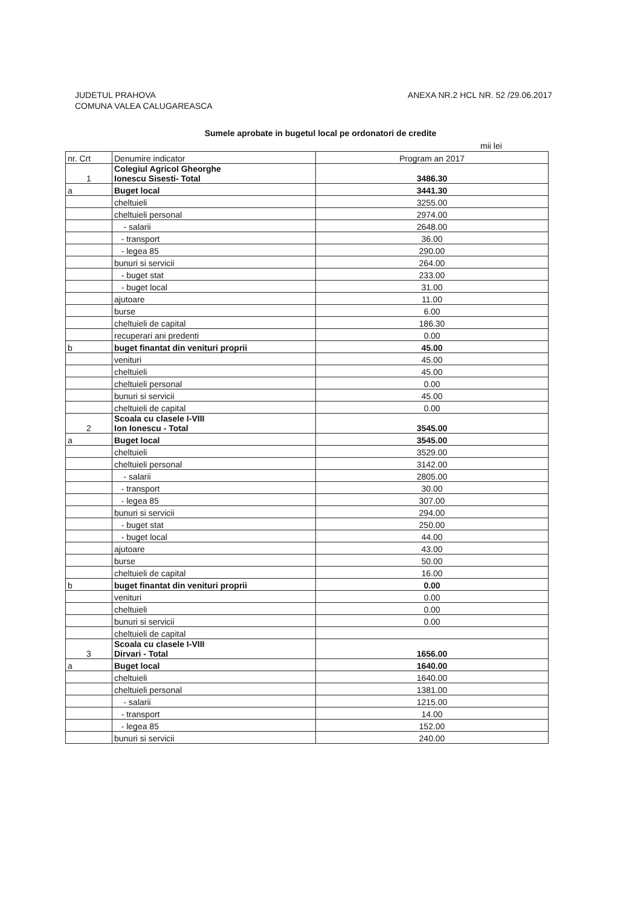JUDETUL PRAHOVA
COMUNA VALEA CALUGAREASCA
ANEXA NR.2 HCL NR. 52 /29.06.2017
Sumele aprobate in bugetul local pe ordonatori de credite
mii lei
| nr. Crt | Denumire indicator | Program an 2017 |
| 1 | Colegiul Agricol Gheorghe Ionescu Sisesti- Total | 3486.30 |
| a | Buget local | 3441.30 |
| | cheltuieli | 3255.00 |
| | cheltuieli personal | 2974.00 |
| | - salarii | 2648.00 |
| | - transport | 36.00 |
| | - legea 85 | 290.00 |
| | bunuri si servicii | 264.00 |
| | - buget stat | 233.00 |
| | - buget local | 31.00 |
| | ajutoare | 11.00 |
| | burse | 6.00 |
| | cheltuieli de capital | 186.30 |
| | recuperari ani predenti | 0.00 |
| b | buget finantat din venituri proprii | 45.00 |
| | venituri | 45.00 |
| | cheltuieli | 45.00 |
| | cheltuieli personal | 0.00 |
| | bunuri si servicii | 45.00 |
| | cheltuieli de capital | 0.00 |
| 2 | Scoala cu clasele I-VIII Ion Ionescu - Total | 3545.00 |
| a | Buget local | 3545.00 |
| | cheltuieli | 3529.00 |
| | cheltuieli personal | 3142.00 |
| | - salarii | 2805.00 |
| | - transport | 30.00 |
| | - legea 85 | 307.00 |
| | bunuri si servicii | 294.00 |
| | - buget stat | 250.00 |
| | - buget local | 44.00 |
| | ajutoare | 43.00 |
| | burse | 50.00 |
| | cheltuieli de capital | 16.00 |
| b | buget finantat din venituri proprii | 0.00 |
| | venituri | 0.00 |
| | cheltuieli | 0.00 |
| | bunuri si servicii | 0.00 |
| | cheltuieli de capital | |
| 3 | Scoala cu clasele I-VIII Dirvari - Total | 1656.00 |
| a | Buget local | 1640.00 |
| | cheltuieli | 1640.00 |
| | cheltuieli personal | 1381.00 |
| | - salarii | 1215.00 |
| | - transport | 14.00 |
| | - legea 85 | 152.00 |
| | bunuri si servicii | 240.00 |